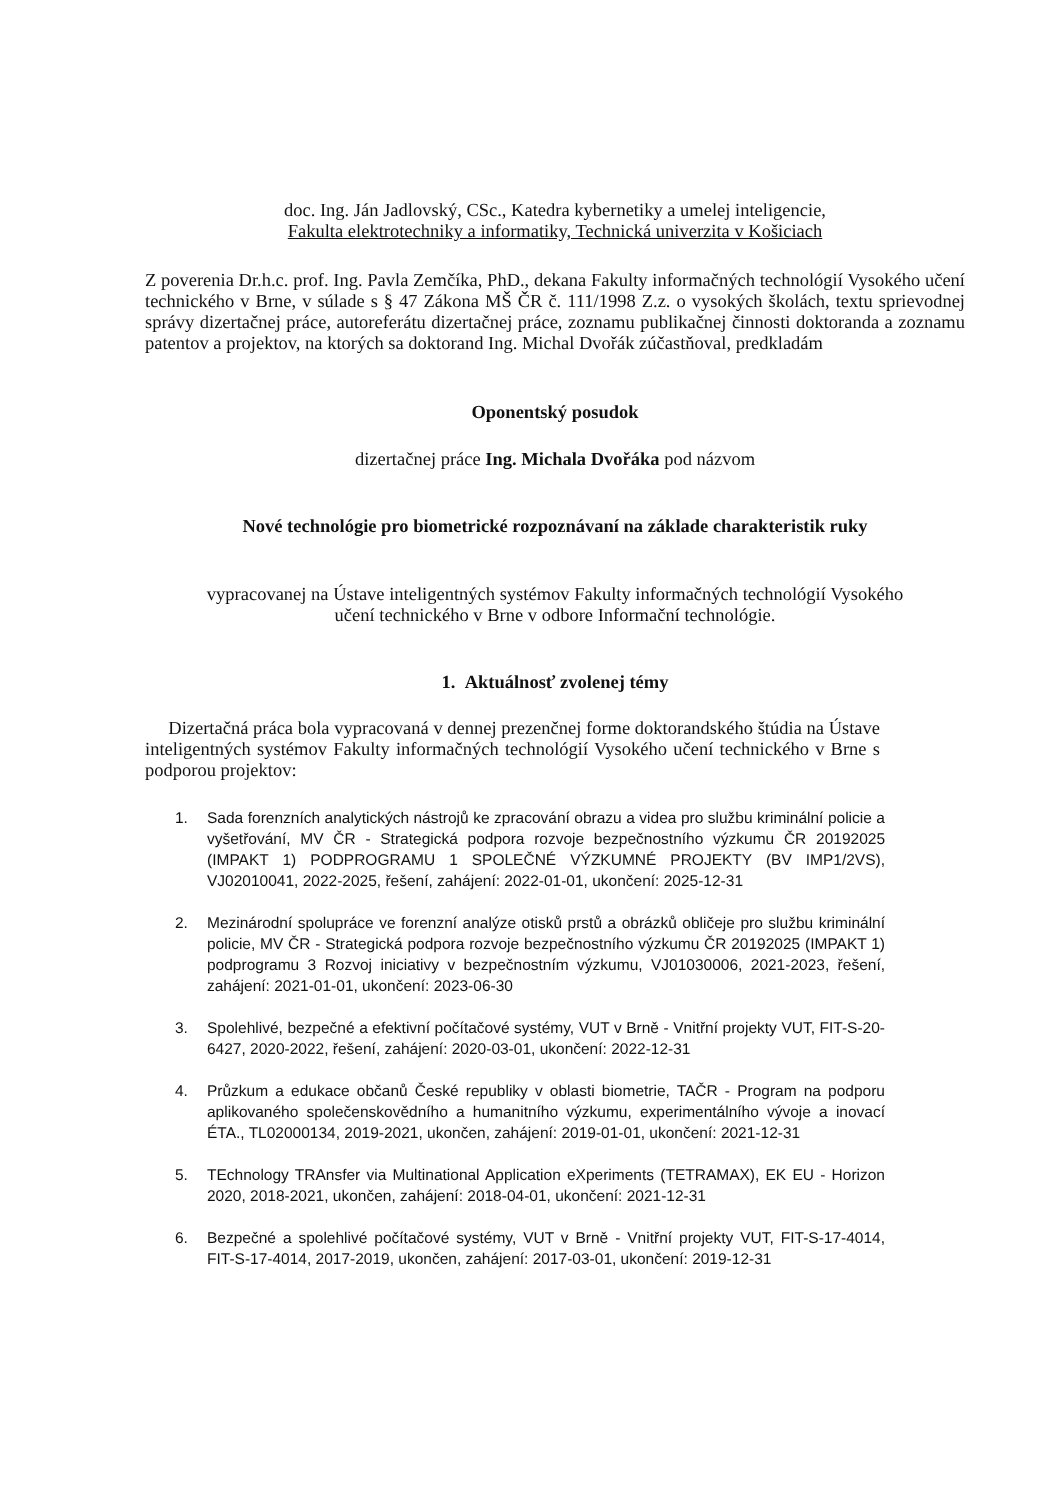doc. Ing. Ján Jadlovský, CSc., Katedra kybernetiky a umelej inteligencie,
Fakulta elektrotechniky a informatiky, Technická univerzita v Košiciach
Z poverenia Dr.h.c. prof. Ing. Pavla Zemčíka, PhD., dekana Fakulty informačných technológií Vysokého učení technického v Brne, v súlade s § 47 Zákona MŠ ČR č. 111/1998 Z.z. o vysokých školách, textu sprievodnej správy dizertačnej práce, autoreferátu dizertačnej práce, zoznamu publikačnej činnosti doktoranda a zoznamu patentov a projektov, na ktorých sa doktorand Ing. Michal Dvořák zúčastňoval, predkladám
Oponentský posudok
dizertačnej práce Ing. Michala Dvořáka pod názvom
Nové technológie pro biometrické rozpoznávaní na základe charakteristik ruky
vypracovanej na Ústave inteligentných systémov Fakulty informačných technológií Vysokého
učení technického v Brne v odbore Informační technológie.
1. Aktuálnosť zvolenej témy
Dizertačná práca bola vypracovaná v dennej prezenčnej forme doktorandského štúdia na Ústave inteligentných systémov Fakulty informačných technológií Vysokého učení technického v Brne s podporou projektov:
1. Sada forenzních analytických nástrojů ke zpracování obrazu a videa pro službu kriminální policie a vyšetřování, MV ČR - Strategická podpora rozvoje bezpečnostního výzkumu ČR 20192025 (IMPAKT 1) PODPROGRAMU 1 SPOLEČNÉ VÝZKUMNÉ PROJEKTY (BV IMP1/2VS), VJ02010041, 2022-2025, řešení, zahájení: 2022-01-01, ukončení: 2025-12-31
2. Mezinárodní spolupráce ve forenzní analýze otisků prstů a obrázků obličeje pro službu kriminální policie, MV ČR - Strategická podpora rozvoje bezpečnostního výzkumu ČR 20192025 (IMPAKT 1) podprogramu 3 Rozvoj iniciativy v bezpečnostním výzkumu, VJ01030006, 2021-2023, řešení, zahájení: 2021-01-01, ukončení: 2023-06-30
3. Spolehlivé, bezpečné a efektivní počítačové systémy, VUT v Brně - Vnitřní projekty VUT, FIT-S-20-6427, 2020-2022, řešení, zahájení: 2020-03-01, ukončení: 2022-12-31
4. Průzkum a edukace občanů České republiky v oblasti biometrie, TAČR - Program na podporu aplikovaného společenskovědního a humanitního výzkumu, experimentálního vývoje a inovací ÉTA., TL02000134, 2019-2021, ukončen, zahájení: 2019-01-01, ukončení: 2021-12-31
5. TEchnology TRAnsfer via Multinational Application eXperiments (TETRAMAX), EK EU - Horizon 2020, 2018-2021, ukončen, zahájení: 2018-04-01, ukončení: 2021-12-31
6. Bezpečné a spolehlivé počítačové systémy, VUT v Brně - Vnitřní projekty VUT, FIT-S-17-4014, FIT-S-17-4014, 2017-2019, ukončen, zahájení: 2017-03-01, ukončení: 2019-12-31